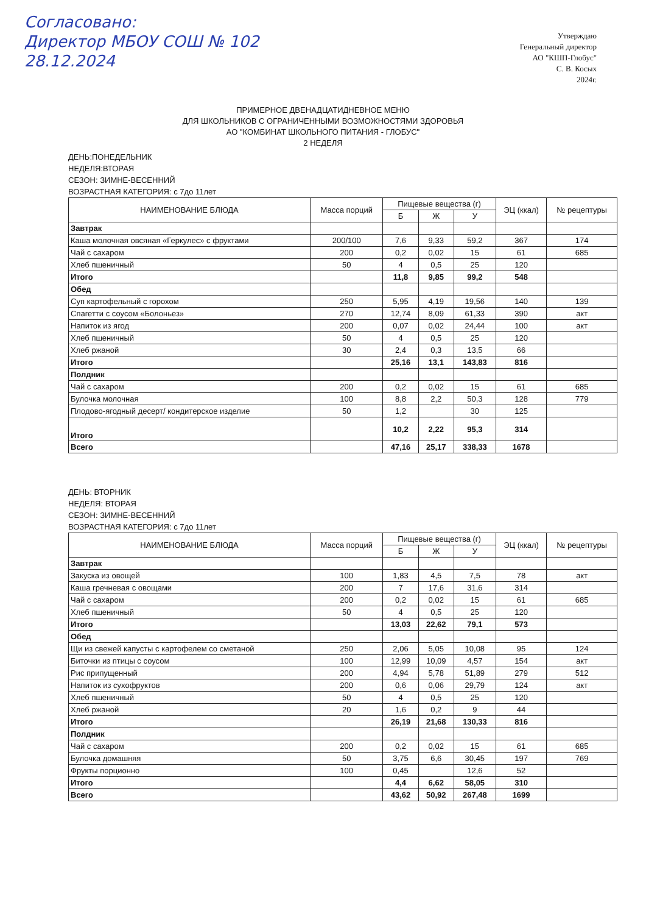Согласовано:
Директор МБОУ СОШ № 102
28.12.2024
Утверждаю
Генеральный директор
АО "КШП-Глобус"
С. В. Косых
2024г.
ПРИМЕРНОЕ ДВЕНАДЦАТИДНЕВНОЕ МЕНЮ
ДЛЯ ШКОЛЬНИКОВ С ОГРАНИЧЕННЫМИ ВОЗМОЖНОСТЯМИ ЗДОРОВЬЯ
АО "КОМБИНАТ ШКОЛЬНОГО ПИТАНИЯ - ГЛОБУС"
2 НЕДЕЛЯ
ДЕНЬ:ПОНЕДЕЛЬНИК
НЕДЕЛЯ:ВТОРАЯ
СЕЗОН: ЗИМНЕ-ВЕСЕННИЙ
ВОЗРАСТНАЯ КАТЕГОРИЯ: с 7до 11лет
| НАИМЕНОВАНИЕ БЛЮДА | Масса порций | Пищевые вещества (г) | | | ЭЦ (ккал) | № рецептуры |
| --- | --- | --- | --- | --- | --- | --- |
| | | Б | Ж | У | | |
| Завтрак | | | | | | |
| Каша молочная овсяная «Геркулес» с фруктами | 200/100 | 7,6 | 9,33 | 59,2 | 367 | 174 |
| Чай с сахаром | 200 | 0,2 | 0,02 | 15 | 61 | 685 |
| Хлеб пшеничный | 50 | 4 | 0,5 | 25 | 120 | |
| Итого | | 11,8 | 9,85 | 99,2 | 548 | |
| Обед | | | | | | |
| Суп картофельный с горохом | 250 | 5,95 | 4,19 | 19,56 | 140 | 139 |
| Спагетти с соусом «Болоньез» | 270 | 12,74 | 8,09 | 61,33 | 390 | акт |
| Напиток из ягод | 200 | 0,07 | 0,02 | 24,44 | 100 | акт |
| Хлеб пшеничный | 50 | 4 | 0,5 | 25 | 120 | |
| Хлеб ржаной | 30 | 2,4 | 0,3 | 13,5 | 66 | |
| Итого | | 25,16 | 13,1 | 143,83 | 816 | |
| Полдник | | | | | | |
| Чай с сахаром | 200 | 0,2 | 0,02 | 15 | 61 | 685 |
| Булочка молочная | 100 | 8,8 | 2,2 | 50,3 | 128 | 779 |
| Плодово-ягодный десерт/ кондитерское изделие | 50 | 1,2 | | 30 | 125 | |
| Итого | | 10,2 | 2,22 | 95,3 | 314 | |
| Всего | | 47,16 | 25,17 | 338,33 | 1678 | |
ДЕНЬ: ВТОРНИК
НЕДЕЛЯ: ВТОРАЯ
СЕЗОН: ЗИМНЕ-ВЕСЕННИЙ
ВОЗРАСТНАЯ КАТЕГОРИЯ: с 7до 11лет
| НАИМЕНОВАНИЕ БЛЮДА | Масса порций | Пищевые вещества (г) | | | ЭЦ (ккал) | № рецептуры |
| --- | --- | --- | --- | --- | --- | --- |
| | | Б | Ж | У | | |
| Завтрак | | | | | | |
| Закуска из овощей | 100 | 1,83 | 4,5 | 7,5 | 78 | акт |
| Каша гречневая с овощами | 200 | 7 | 17,6 | 31,6 | 314 | |
| Чай с сахаром | 200 | 0,2 | 0,02 | 15 | 61 | 685 |
| Хлеб пшеничный | 50 | 4 | 0,5 | 25 | 120 | |
| Итого | | 13,03 | 22,62 | 79,1 | 573 | |
| Обед | | | | | | |
| Щи из свежей капусты с картофелем со сметаной | 250 | 2,06 | 5,05 | 10,08 | 95 | 124 |
| Биточки из птицы с соусом | 100 | 12,99 | 10,09 | 4,57 | 154 | акт |
| Рис припущенный | 200 | 4,94 | 5,78 | 51,89 | 279 | 512 |
| Напиток из сухофруктов | 200 | 0,6 | 0,06 | 29,79 | 124 | акт |
| Хлеб пшеничный | 50 | 4 | 0,5 | 25 | 120 | |
| Хлеб ржаной | 20 | 1,6 | 0,2 | 9 | 44 | |
| Итого | | 26,19 | 21,68 | 130,33 | 816 | |
| Полдник | | | | | | |
| Чай с сахаром | 200 | 0,2 | 0,02 | 15 | 61 | 685 |
| Булочка домашняя | 50 | 3,75 | 6,6 | 30,45 | 197 | 769 |
| Фрукты порционно | 100 | 0,45 | | 12,6 | 52 | |
| Итого | | 4,4 | 6,62 | 58,05 | 310 | |
| Всего | | 43,62 | 50,92 | 267,48 | 1699 | |